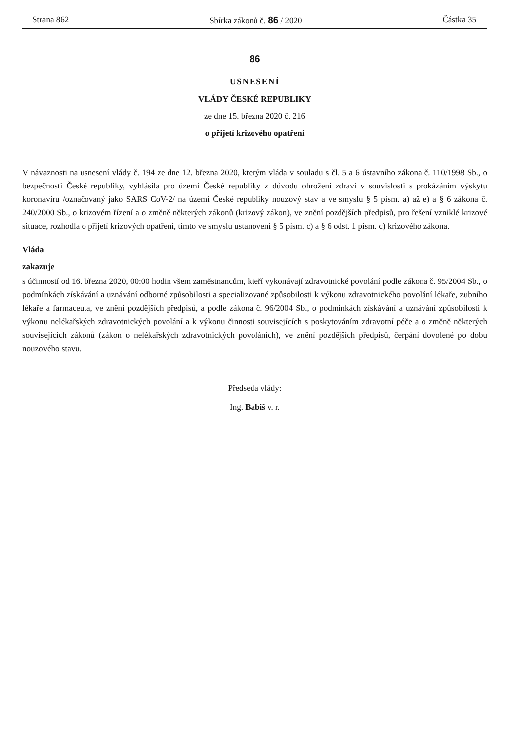Strana 862 Sbírka zákonů č. 86 / 2020 Částka 35
86
USNESENÍ
VLÁDY ČESKÉ REPUBLIKY
ze dne 15. března 2020 č. 216
o přijetí krizového opatření
V návaznosti na usnesení vlády č. 194 ze dne 12. března 2020, kterým vláda v souladu s čl. 5 a 6 ústavního zákona č. 110/1998 Sb., o bezpečnosti České republiky, vyhlásila pro území České republiky z důvodu ohrožení zdraví v souvislosti s prokázáním výskytu koronaviru /označovaný jako SARS CoV-2/ na území České republiky nouzový stav a ve smyslu § 5 písm. a) až e) a § 6 zákona č. 240/2000 Sb., o krizovém řízení a o změně některých zákonů (krizový zákon), ve znění pozdějších předpisů, pro řešení vzniklé krizové situace, rozhodla o přijetí krizových opatření, tímto ve smyslu ustanovení § 5 písm. c) a § 6 odst. 1 písm. c) krizového zákona.
Vláda
zakazuje
s účinností od 16. března 2020, 00:00 hodin všem zaměstnancům, kteří vykonávají zdravotnické povolání podle zákona č. 95/2004 Sb., o podmínkách získávání a uznávání odborné způsobilosti a specializované způsobilosti k výkonu zdravotnického povolání lékaře, zubního lékaře a farmaceuta, ve znění pozdějších předpisů, a podle zákona č. 96/2004 Sb., o podmínkách získávání a uznávání způsobilosti k výkonu nelékařských zdravotnických povolání a k výkonu činností souvisejících s poskytováním zdravotní péče a o změně některých souvisejících zákonů (zákon o nelékařských zdravotnických povoláních), ve znění pozdějších předpisů, čerpání dovolené po dobu nouzového stavu.
Předseda vlády:
Ing. Babiš v. r.